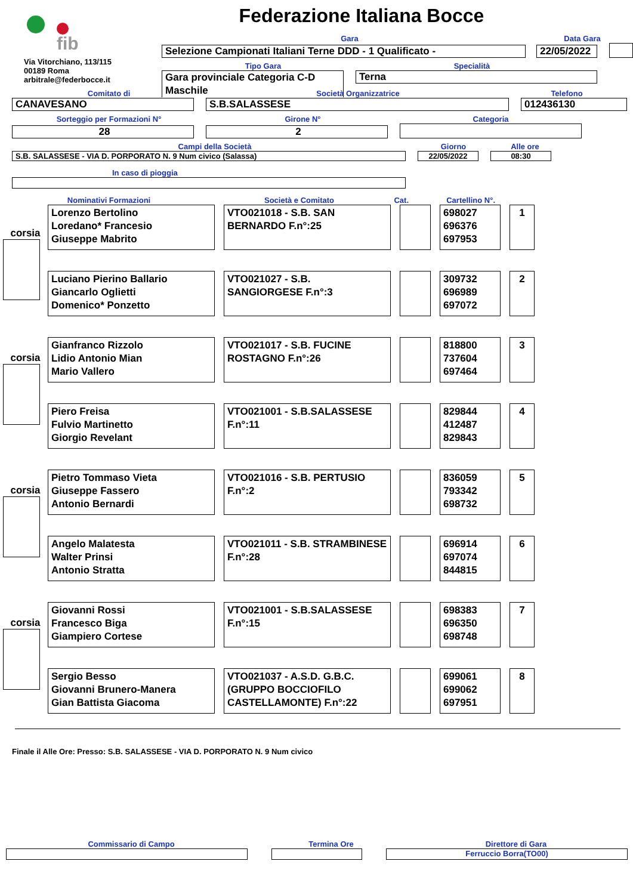fib
Via Vitorchiano, 113/115
00189 Roma
arbitrale@federbocce.it
Federazione Italiana Bocce
Gara
Data Gara
Selezione Campionati Italiani Terne DDD - 1 Qualificato -
22/05/2022
Tipo Gara
Specialità
Gara provinciale Categoria C-D
Maschile
Terna
Comitato di
Società Organizzatrice
Telefono
CANAVESANO
S.B.SALASSESE
012436130
Sorteggio per Formazioni N°
Girone N°
Categoria
28
2
Campi della Società
Giorno
Alle ore
S.B. SALASSESE - VIA D. PORPORATO N. 9 Num civico (Salassa)
22/05/2022
08:30
In caso di pioggia
Nominativi Formazioni
Società e Comitato
Cat.
Cartellino N°.
corsia
Lorenzo Bertolino
Loredano* Francesio
Giuseppe Mabrito
VTO021018 - S.B. SAN BERNARDO F.n°:25
698027
696376
697953
1
Luciano Pierino Ballario
Giancarlo Oglietti
Domenico* Ponzetto
VTO021027 - S.B. SANGIORGESE F.n°:3
309732
696989
697072
2
corsia
Gianfranco Rizzolo
Lidio Antonio Mian
Mario Vallero
VTO021017 - S.B. FUCINE ROSTAGNO F.n°:26
818800
737604
697464
3
Piero Freisa
Fulvio Martinetto
Giorgio Revelant
VTO021001 - S.B.SALASSESE F.n°:11
829844
412487
829843
4
corsia
Pietro Tommaso Vieta
Giuseppe Fassero
Antonio Bernardi
VTO021016 - S.B. PERTUSIO F.n°:2
836059
793342
698732
5
Angelo Malatesta
Walter Prinsi
Antonio Stratta
VTO021011 - S.B. STRAMBINESE F.n°:28
696914
697074
844815
6
corsia
Giovanni Rossi
Francesco Biga
Giampiero Cortese
VTO021001 - S.B.SALASSESE F.n°:15
698383
696350
698748
7
Sergio Besso
Giovanni Brunero-Manera
Gian Battista Giacoma
VTO021037 - A.S.D. G.B.C. (GRUPPO BOCCIOFILO CASTELLAMONTE) F.n°:22
699061
699062
697951
8
Finale il Alle Ore: Presso: S.B. SALASSESE - VIA D. PORPORATO N. 9 Num civico
Commissario di Campo
Termina Ore
Direttore di Gara
Ferruccio Borra(TO00)